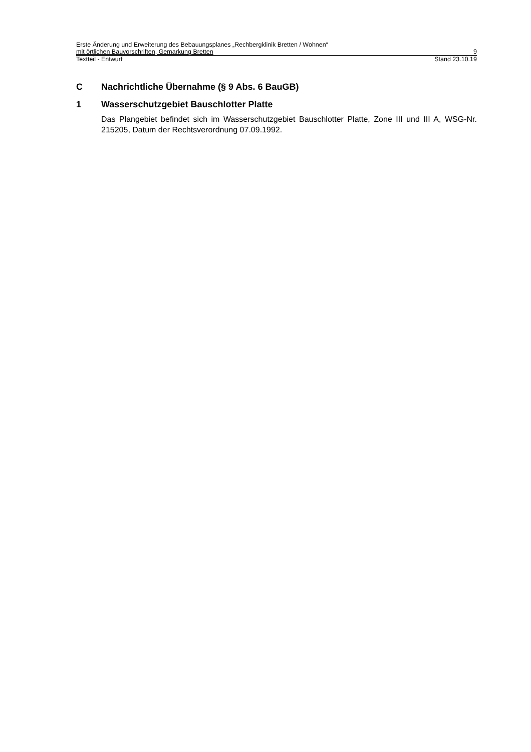Erste Änderung und Erweiterung des Bebauungsplanes „Rechbergklinik Bretten / Wohnen“
mit örtlichen Bauvorschriften, Gemarkung Bretten 9
Textteil - Entwurf Stand 23.10.19
C Nachrichtliche Übernahme (§ 9 Abs. 6 BauGB)
1 Wasserschutzgebiet Bauschlotter Platte
Das Plangebiet befindet sich im Wasserschutzgebiet Bauschlotter Platte, Zone III und III A, WSG-Nr. 215205, Datum der Rechtsverordnung 07.09.1992.